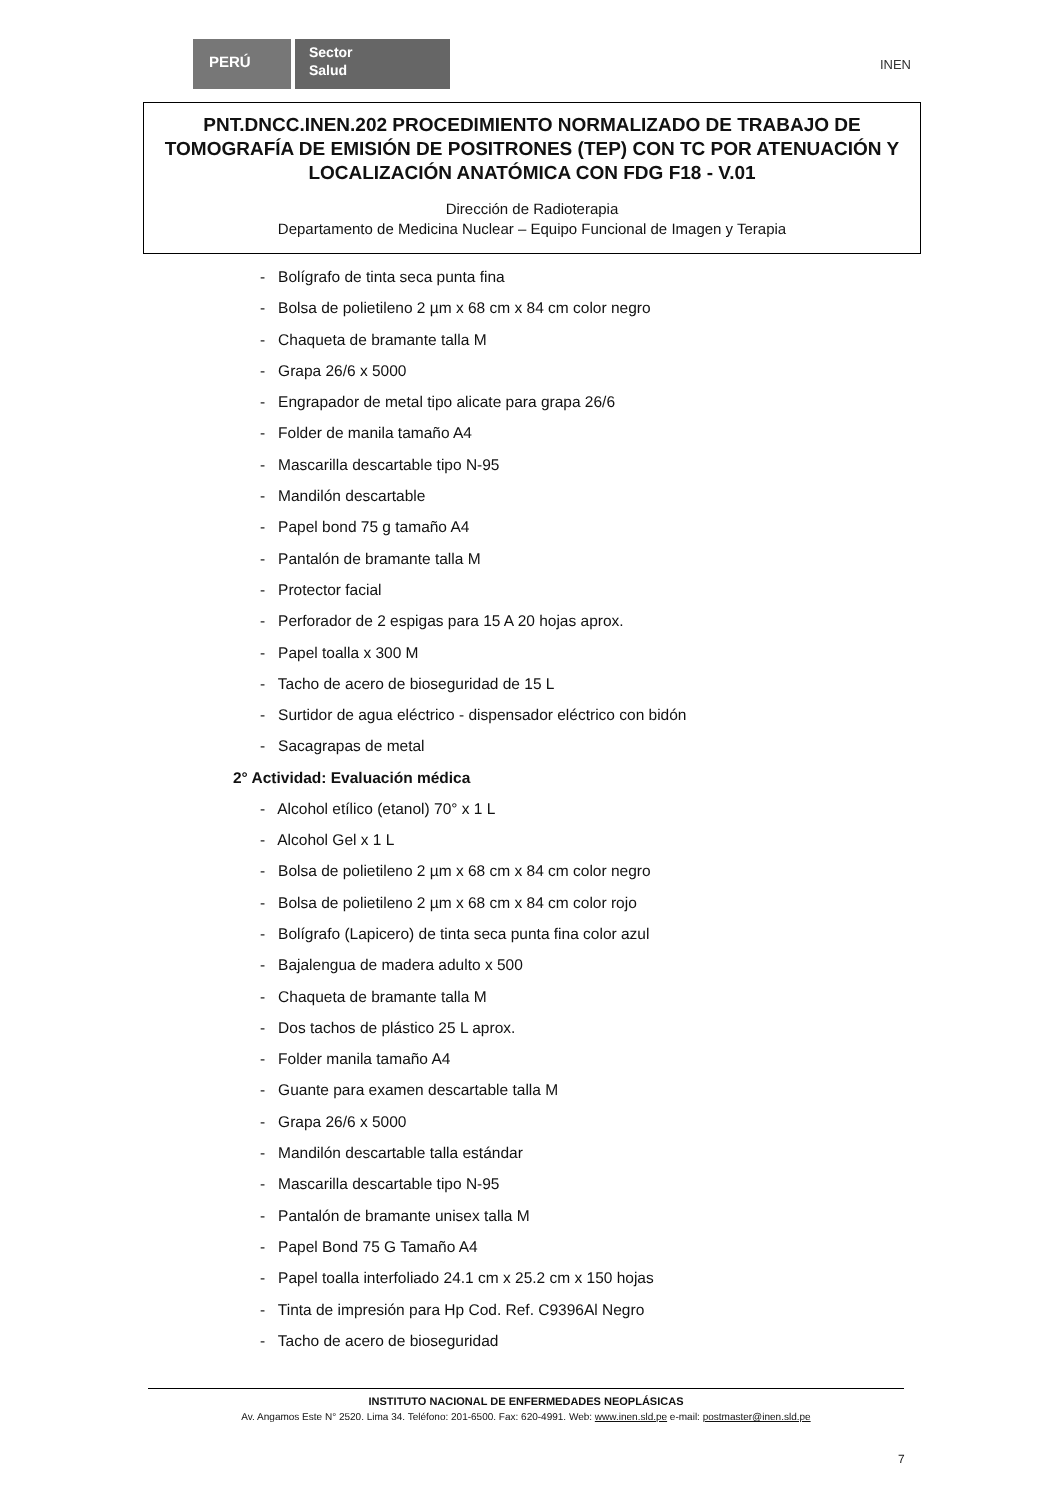PERÚ
Sector
Salud
INEN
PNT.DNCC.INEN.202 PROCEDIMIENTO NORMALIZADO DE TRABAJO DE TOMOGRAFÍA DE EMISIÓN DE POSITRONES (TEP) CON TC POR ATENUACIÓN Y LOCALIZACIÓN ANATÓMICA CON FDG F18 - V.01
Dirección de Radioterapia
Departamento de Medicina Nuclear – Equipo Funcional de Imagen y Terapia
- Bolígrafo de tinta seca punta fina
- Bolsa de polietileno 2 µm x 68 cm x 84 cm color negro
- Chaqueta de bramante talla M
- Grapa 26/6 x 5000
- Engrapador de metal tipo alicate para grapa 26/6
- Folder de manila tamaño A4
- Mascarilla descartable tipo N-95
- Mandilón descartable
- Papel bond 75 g tamaño A4
- Pantalón de bramante talla M
- Protector facial
- Perforador de 2 espigas para 15 A 20 hojas aprox.
- Papel toalla x 300 M
- Tacho de acero de bioseguridad de 15 L
- Surtidor de agua eléctrico - dispensador eléctrico con bidón
- Sacagrapas de metal
2° Actividad: Evaluación médica
- Alcohol etílico (etanol) 70° x 1 L
- Alcohol Gel x 1 L
- Bolsa de polietileno 2 µm x 68 cm x 84 cm color negro
- Bolsa de polietileno 2 µm x 68 cm x 84 cm color rojo
- Bolígrafo (Lapicero) de tinta seca punta fina color azul
- Bajalengua de madera adulto x 500
- Chaqueta de bramante talla M
- Dos tachos de plástico 25 L aprox.
- Folder manila tamaño A4
- Guante para examen descartable talla M
- Grapa 26/6 x 5000
- Mandilón descartable talla estándar
- Mascarilla descartable tipo N-95
- Pantalón de bramante unisex talla M
- Papel Bond 75 G Tamaño A4
- Papel toalla interfoliado 24.1 cm x 25.2 cm x 150 hojas
- Tinta de impresión para Hp Cod. Ref. C9396Al Negro
- Tacho de acero de bioseguridad
INSTITUTO NACIONAL DE ENFERMEDADES NEOPLÁSICAS
Av. Angamos Este N° 2520. Lima 34. Teléfono: 201-6500. Fax: 620-4991. Web: www.inen.sld.pe e-mail: postmaster@inen.sld.pe
7